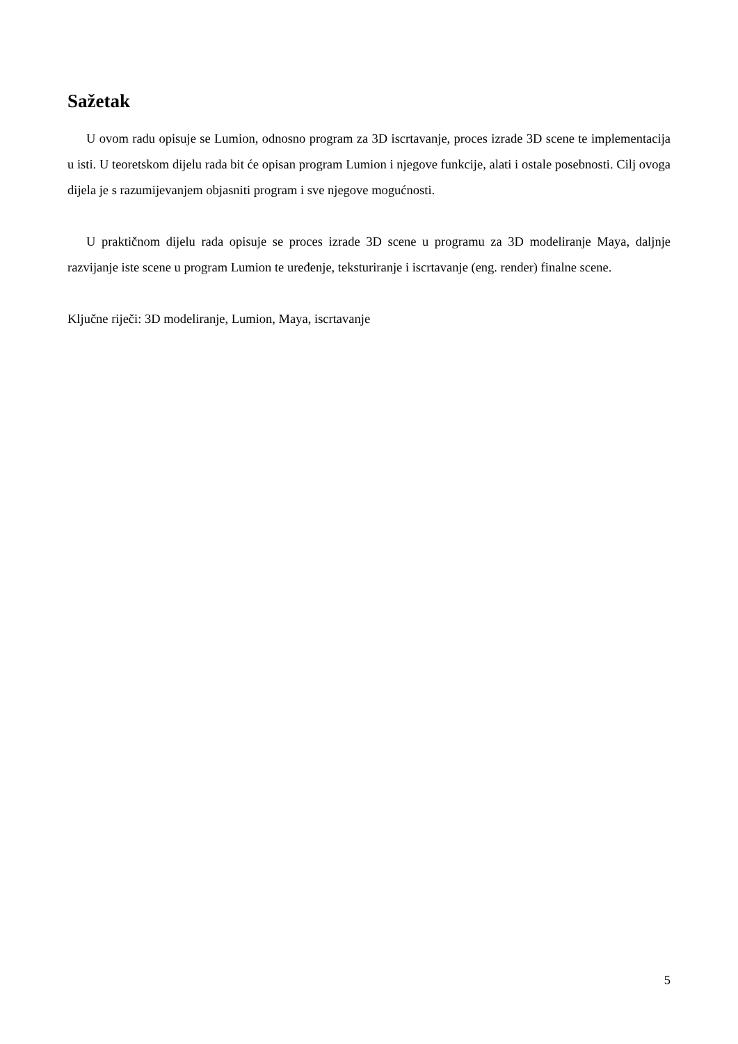Sažetak
U ovom radu opisuje se Lumion, odnosno program za 3D iscrtavanje, proces izrade 3D scene te implementacija u isti. U teoretskom dijelu rada bit će opisan program Lumion i njegove funkcije, alati i ostale posebnosti. Cilj ovoga dijela je s razumijevanjem objasniti program i sve njegove mogućnosti.
U praktičnom dijelu rada opisuje se proces izrade 3D scene u programu za 3D modeliranje Maya, daljnje razvijanje iste scene u program Lumion te uređenje, teksturiranje i iscrtavanje (eng. render) finalne scene.
Ključne riječi: 3D modeliranje, Lumion, Maya, iscrtavanje
5